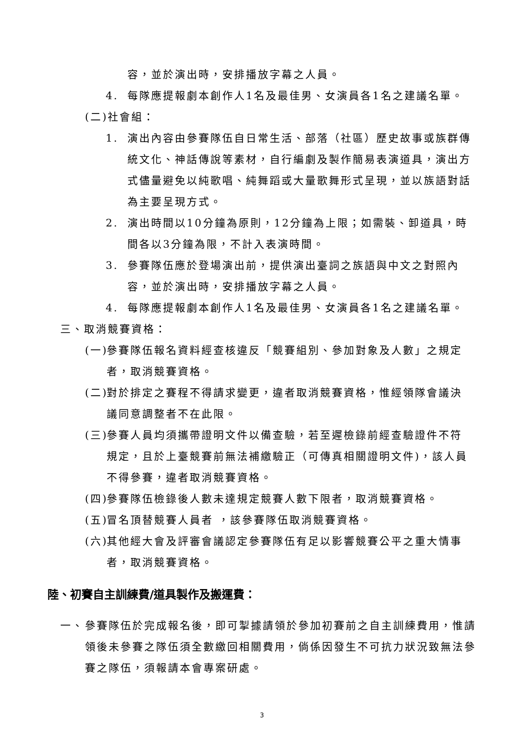容，並於演出時，安排播放字幕之人員。
4. 每隊應提報劇本創作人1名及最佳男、女演員各1名之建議名單。
(二)社會組：
1. 演出內容由參賽隊伍自日常生活、部落（社區）歷史故事或族群傳統文化、神話傳說等素材，自行編劇及製作簡易表演道具，演出方式儘量避免以純歌唱、純舞蹈或大量歌舞形式呈現，並以族語對話為主要呈現方式。
2. 演出時間以10分鐘為原則，12分鐘為上限；如需裝、卸道具，時間各以3分鐘為限，不計入表演時間。
3. 參賽隊伍應於登場演出前，提供演出臺詞之族語與中文之對照內容，並於演出時，安排播放字幕之人員。
4. 每隊應提報劇本創作人1名及最佳男、女演員各1名之建議名單。
三、取消競賽資格：
(一) 參賽隊伍報名資料經查核違反「競賽組別、參加對象及人數」之規定者，取消競賽資格。
(二) 對於排定之賽程不得請求變更，違者取消競賽資格，惟經領隊會議決議同意調整者不在此限。
(三) 參賽人員均須攜帶證明文件以備查驗，若至遲檢錄前經查驗證件不符規定，且於上臺競賽前無法補繳驗正（可傳真相關證明文件)，該人員不得參賽，違者取消競賽資格。
(四) 參賽隊伍檢錄後人數未達規定競賽人數下限者，取消競賽資格。
(五) 冒名頂替競賽人員者 ，該參賽隊伍取消競賽資格。
(六) 其他經大會及評審會議認定參賽隊伍有足以影響競賽公平之重大情事者，取消競賽資格。
陸、初賽自主訓練費/道具製作及搬運費：
一、 參賽隊伍於完成報名後，即可掣據請領於參加初賽前之自主訓練費用，惟請領後未參賽之隊伍須全數繳回相關費用，倘係因發生不可抗力狀況致無法參賽之隊伍，須報請本會專案研處。
3